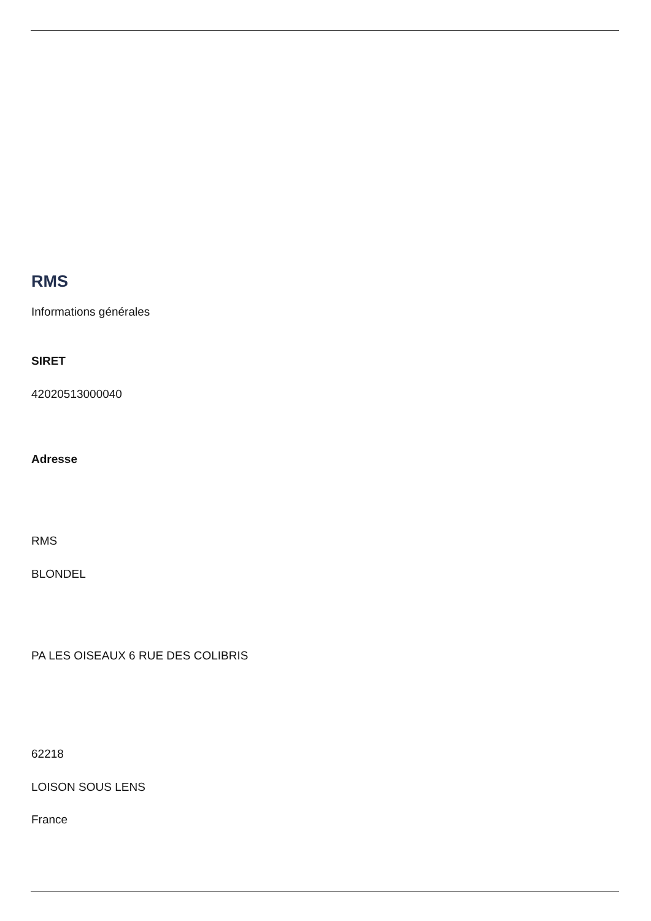RMS
Informations générales
SIRET
42020513000040
Adresse
RMS
BLONDEL
PA LES OISEAUX 6 RUE DES COLIBRIS
62218
LOISON SOUS LENS
France